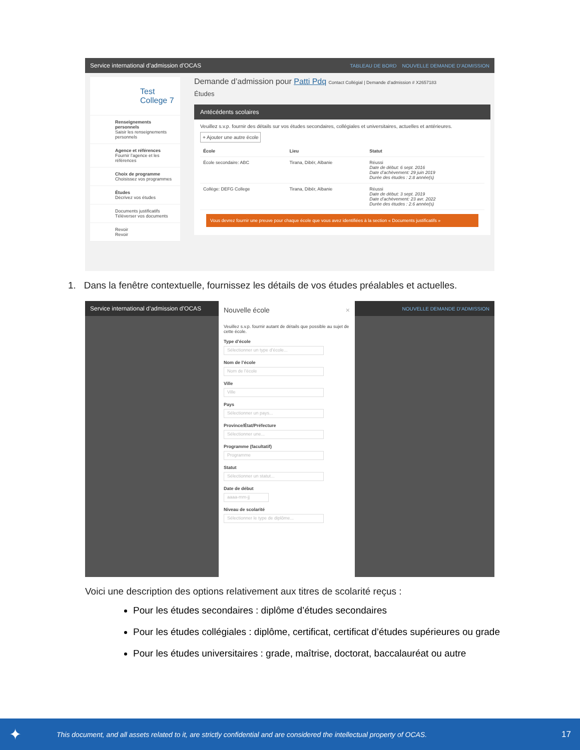Service international d’admission d’OCAS TABLEAU DE BORD NOUVELLE DEMANDE D’ADMISSION
Test College 7
Renseignements personnels
Saisir les renseignements personnels
Agence et références
Fournir l’agence et les références
Choix de programme
Choisissez vos programmes
Études
Décrivez vos études
Documents justificatifs
Téléverser vos documents
Revoir
Revoir
Demande d’admission pour Patti Pdq Contact Collégial | Demande d’admission # X2657183
Études
Antécédents scolaires
Veuillez s.v.p. fournir des détails sur vos études secondaires, collégiales et universitaires, actuelles et antérieures.
+ Ajouter une autre école
| École | Lieu | Statut |
| --- | --- | --- |
| École secondaire: ABC | Tirana, Dibër, Albanie | Réussi Date de début: 6 sept. 2016 Date d’achèvement: 29 juin 2019 Durée des études : 2.8 année(s) |
| Collège: DEFG College | Tirana, Dibër, Albanie | Réussi Date de début: 3 sept. 2019 Date d’achèvement: 23 avr. 2022 Durée des études : 2.6 année(s) |
Vous devrez fournir une preuve pour chaque école que vous avez identifiées à la section « Documents justificatifs »
1. Dans la fenêtre contextuelle, fournissez les détails de vos études préalables et actuelles.
Service international d’admission d’OCAS NOUVELLE DEMANDE D’ADMISSION
Nouvelle école ×
Veuillez s.v.p. fournir autant de détails que possible au sujet de cette école.
Type d’école
Sélectionner un type d’école...
Nom de l’école
Nom de l’école
Ville
Ville
Pays
Sélectionner un pays...
Province/État/Préfecture
Sélectionner une...
Programme (facultatif)
Programme
Statut
Sélectionner un statut...
Date de début
aaaa-mm-jj
Niveau de scolarité
Sélectionner le type de diplôme...
Voici une description des options relativement aux titres de scolarité reçus :
Pour les études secondaires : diplôme d’études secondaires
Pour les études collégiales : diplôme, certificat, certificat d’études supérieures ou grade
Pour les études universitaires : grade, maîtrise, doctorat, baccalauréat ou autre
✦ This document, and all assets related to it, are strictly confidential and are considered the intellectual property of OCAS. 17